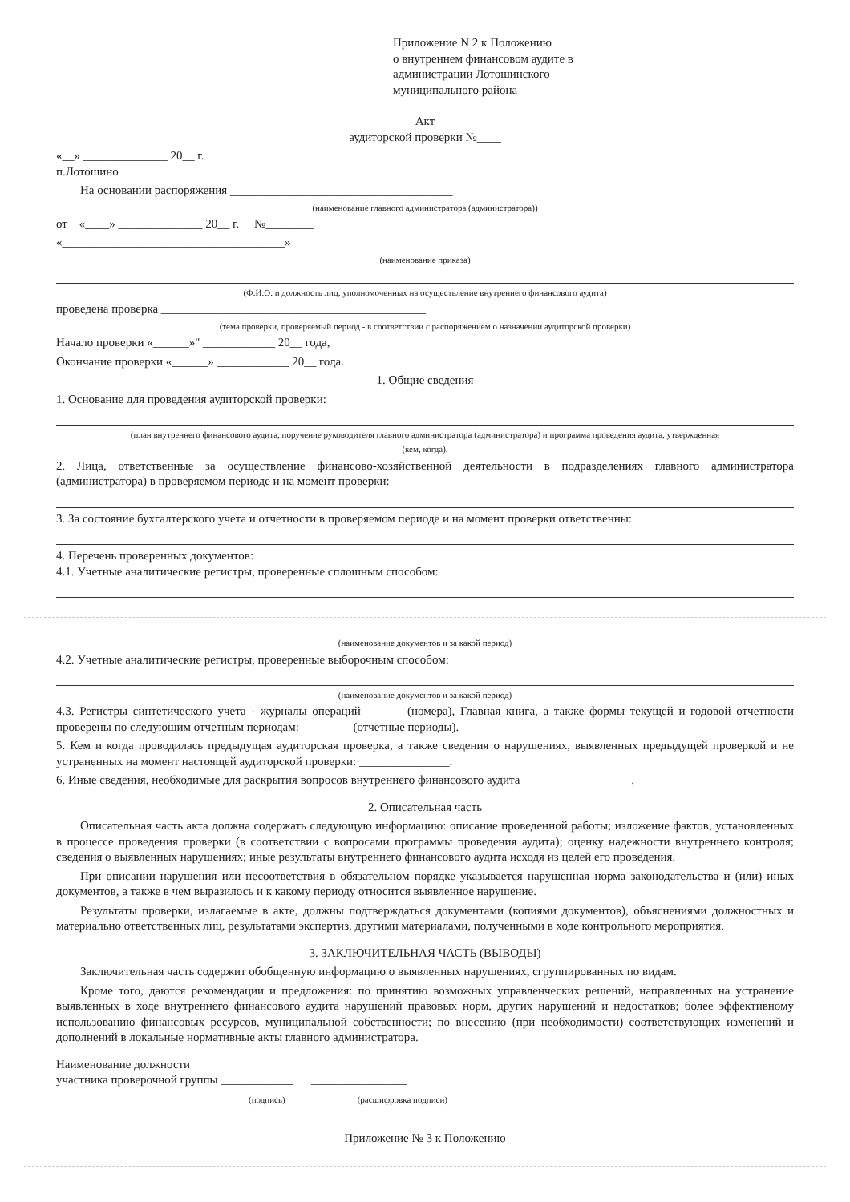Приложение N 2 к Положению
о внутреннем финансовом аудите в
администрации Лотошинского
муниципального района
Акт
аудиторской проверки №____
«__» ______________ 20__ г.
п.Лотошино
На основании распоряжения _____________________________________
(наименование главного администратора (администратора))
от «____» ______________ 20__ г. №________
«_____________________________________»
(наименование приказа)
(Ф.И.О. и должность лиц, уполномоченных на осуществление внутреннего финансового аудита)
проведена проверка ____________________________________________
(тема проверки, проверяемый период - в соответствии с распоряжением о назначении аудиторской проверки)
Начало проверки «______»" ____________ 20__ года,
Окончание проверки «______» ____________ 20__ года.
1. Общие сведения
1. Основание для проведения аудиторской проверки:
(план внутреннего финансового аудита, поручение руководителя главного администратора (администратора) и программа проведения аудита, утвержденная
(кем, когда).
2. Лица, ответственные за осуществление финансово-хозяйственной деятельности в подразделениях главного администратора (администратора) в проверяемом периоде и на момент проверки:
3. За состояние бухгалтерского учета и отчетности в проверяемом периоде и на момент проверки ответственны:
4. Перечень проверенных документов:
4.1. Учетные аналитические регистры, проверенные сплошным способом:
(наименование документов и за какой период)
4.2. Учетные аналитические регистры, проверенные выборочным способом:
(наименование документов и за какой период)
4.3. Регистры синтетического учета - журналы операций ______ (номера), Главная книга, а также формы текущей и годовой отчетности проверены по следующим отчетным периодам: ________ (отчетные периоды).
5. Кем и когда проводилась предыдущая аудиторская проверка, а также сведения о нарушениях, выявленных предыдущей проверкой и не устраненных на момент настоящей аудиторской проверки: _______________.
6. Иные сведения, необходимые для раскрытия вопросов внутреннего финансового аудита __________________.
2. Описательная часть
Описательная часть акта должна содержать следующую информацию: описание проведенной работы; изложение фактов, установленных в процессе проведения проверки (в соответствии с вопросами программы проведения аудита); оценку надежности внутреннего контроля; сведения о выявленных нарушениях; иные результаты внутреннего финансового аудита исходя из целей его проведения.
При описании нарушения или несоответствия в обязательном порядке указывается нарушенная норма законодательства и (или) иных документов, а также в чем выразилось и к какому периоду относится выявленное нарушение.
Результаты проверки, излагаемые в акте, должны подтверждаться документами (копиями документов), объяснениями должностных и материально ответственных лиц, результатами экспертиз, другими материалами, полученными в ходе контрольного мероприятия.
3. ЗАКЛЮЧИТЕЛЬНАЯ ЧАСТЬ (ВЫВОДЫ)
Заключительная часть содержит обобщенную информацию о выявленных нарушениях, сгруппированных по видам.
Кроме того, даются рекомендации и предложения: по принятию возможных управленческих решений, направленных на устранение выявленных в ходе внутреннего финансового аудита нарушений правовых норм, других нарушений и недостатков; более эффективному использованию финансовых ресурсов, муниципальной собственности; по внесению (при необходимости) соответствующих изменений и дополнений в локальные нормативные акты главного администратора.
Наименование должности
участника проверочной группы ____________ ________________
(подпись) (расшифровка подписи)
Приложение № 3 к Положению